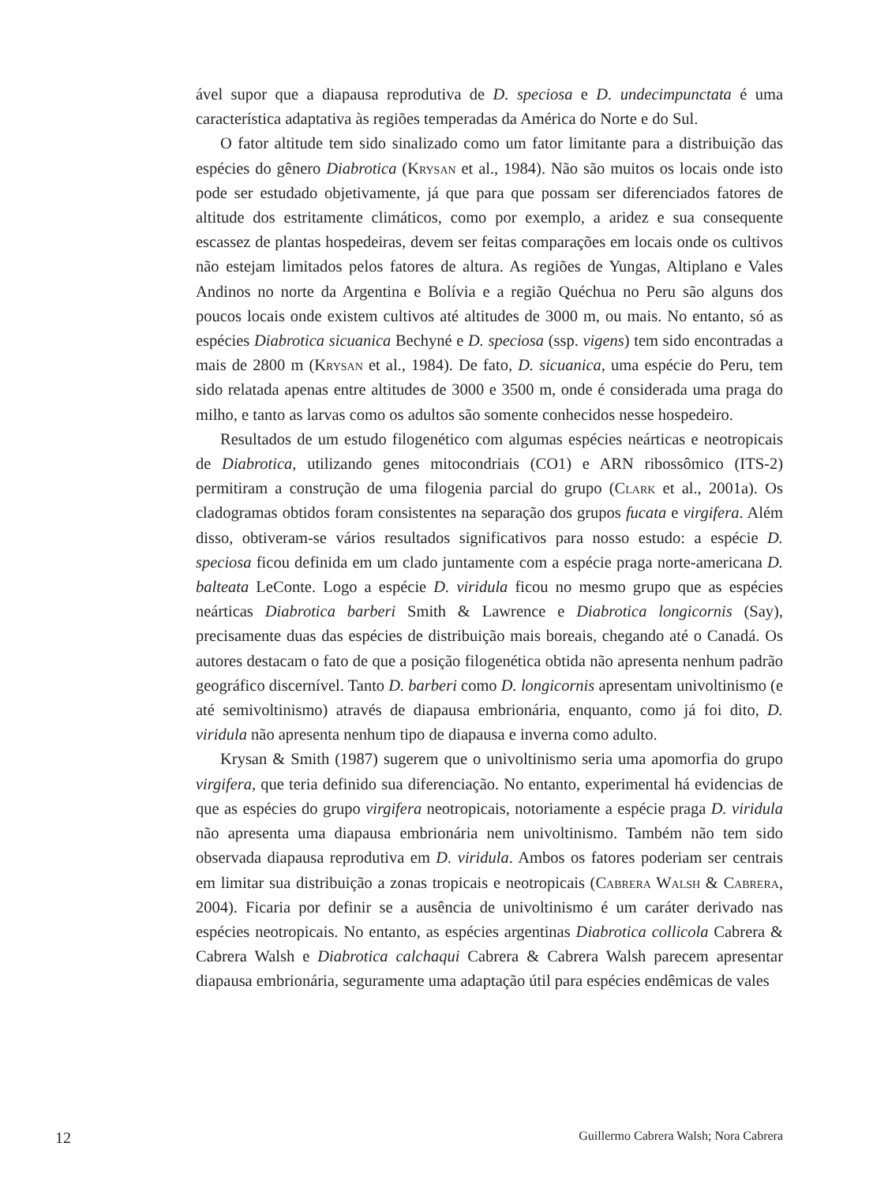ável supor que a diapausa reprodutiva de D. speciosa e D. undecimpunctata é uma característica adaptativa às regiões temperadas da América do Norte e do Sul.
O fator altitude tem sido sinalizado como um fator limitante para a distribuição das espécies do gênero Diabrotica (Krysan et al., 1984). Não são muitos os locais onde isto pode ser estudado objetivamente, já que para que possam ser diferenciados fatores de altitude dos estritamente climáticos, como por exemplo, a aridez e sua consequente escassez de plantas hospedeiras, devem ser feitas comparações em locais onde os cultivos não estejam limitados pelos fatores de altura. As regiões de Yungas, Altiplano e Vales Andinos no norte da Argentina e Bolívia e a região Quéchua no Peru são alguns dos poucos locais onde existem cultivos até altitudes de 3000 m, ou mais. No entanto, só as espécies Diabrotica sicuanica Bechyné e D. speciosa (ssp. vigens) tem sido encontradas a mais de 2800 m (Krysan et al., 1984). De fato, D. sicuanica, uma espécie do Peru, tem sido relatada apenas entre altitudes de 3000 e 3500 m, onde é considerada uma praga do milho, e tanto as larvas como os adultos são somente conhecidos nesse hospedeiro.
Resultados de um estudo filogenético com algumas espécies neárticas e neotropicais de Diabrotica, utilizando genes mitocondriais (CO1) e ARN ribossômico (ITS-2) permitiram a construção de uma filogenia parcial do grupo (Clark et al., 2001a). Os cladogramas obtidos foram consistentes na separação dos grupos fucata e virgifera. Além disso, obtiveram-se vários resultados significativos para nosso estudo: a espécie D. speciosa ficou definida em um clado juntamente com a espécie praga norte-americana D. balteata LeConte. Logo a espécie D. viridula ficou no mesmo grupo que as espécies neárticas Diabrotica barberi Smith & Lawrence e Diabrotica longicornis (Say), precisamente duas das espécies de distribuição mais boreais, chegando até o Canadá. Os autores destacam o fato de que a posição filogenética obtida não apresenta nenhum padrão geográfico discernível. Tanto D. barberi como D. longicornis apresentam univoltinismo (e até semivoltinismo) através de diapausa embrionária, enquanto, como já foi dito, D. viridula não apresenta nenhum tipo de diapausa e inverna como adulto.
Krysan & Smith (1987) sugerem que o univoltinismo seria uma apomorfia do grupo virgifera, que teria definido sua diferenciação. No entanto, experimental há evidencias de que as espécies do grupo virgifera neotropicais, notoriamente a espécie praga D. viridula não apresenta uma diapausa embrionária nem univoltinismo. Também não tem sido observada diapausa reprodutiva em D. viridula. Ambos os fatores poderiam ser centrais em limitar sua distribuição a zonas tropicais e neotropicais (Cabrera Walsh & Cabrera, 2004). Ficaria por definir se a ausência de univoltinismo é um caráter derivado nas espécies neotropicais. No entanto, as espécies argentinas Diabrotica collicola Cabrera & Cabrera Walsh e Diabrotica calchaqui Cabrera & Cabrera Walsh parecem apresentar diapausa embrionária, seguramente uma adaptação útil para espécies endêmicas de vales
12 Guillermo Cabrera Walsh; Nora Cabrera